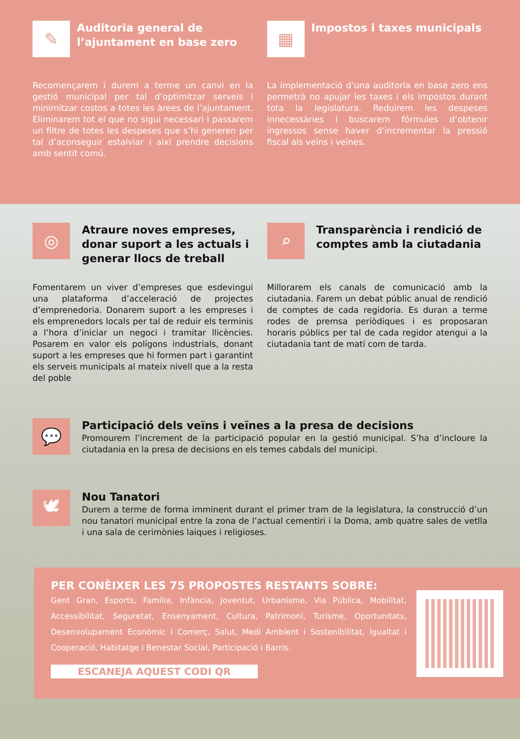✎
Auditoria general de l’ajuntament en base zero
Recomençarem i durem a terme un canvi en la gestió municipal per tal d’optimitzar serveis i minimitzar costos a totes les àrees de l’ajuntament. Eliminarem tot el que no sigui necessari i passarem un filtre de totes les despeses que s’hi generen per tal d’aconseguir estalviar i així prendre decisions amb sentit comú.
▦
Impostos i taxes municipals
La implementació d’una auditoria en base zero ens permetrà no apujar les taxes i els impostos durant tota la legislatura. Reduirem les despeses innecessàries i buscarem fórmules d’obtenir ingressos sense haver d’incrementar la pressió fiscal als veïns i veïnes.
◎
Atraure noves empreses, donar suport a les actuals i generar llocs de treball
Fomentarem un viver d’empreses que esdevingui una plataforma d’acceleració de projectes d’emprenedoria. Donarem suport a les empreses i els emprenedors locals per tal de reduir els terminis a l’hora d’iniciar un negoci i tramitar llicències. Posarem en valor els polígons industrials, donant suport a les empreses que hi formen part i garantint els serveis municipals al mateix nivell que a la resta del poble
⌕
Transparència i rendició de comptes amb la ciutadania
Millorarem els canals de comunicació amb la ciutadania. Farem un debat públic anual de rendició de comptes de cada regidoria. Es duran a terme rodes de premsa periòdiques i es proposaran horaris públics per tal de cada regidor atengui a la ciutadania tant de matí com de tarda.
💬
Participació dels veïns i veïnes a la presa de decisions
Promourem l’increment de la participació popular en la gestió municipal. S’ha d’incloure la ciutadania en la presa de decisions en els temes cabdals del municipi.
🕊
Nou Tanatori
Durem a terme de forma imminent durant el primer tram de la legislatura, la construcció d’un nou tanatori municipal entre la zona de l’actual cementiri i la Doma, amb quatre sales de vetlla i una sala de cerimònies laiques i religioses.
PER CONÈIXER LES 75 PROPOSTES RESTANTS SOBRE:
Gent Gran, Esports, Família, Infància, Joventut, Urbanisme, Via Pública, Mobilitat, Accessibilitat, Seguretat, Ensenyament, Cultura, Patrimoni, Turisme, Oportunitats, Desenvolupament Econòmic i Comerç, Salut, Medi Ambient i Sostenibilitat, Igualtat i Cooperació, Habitatge i Benestar Social, Participació i Barris.
ESCANEJA AQUEST CODI QR